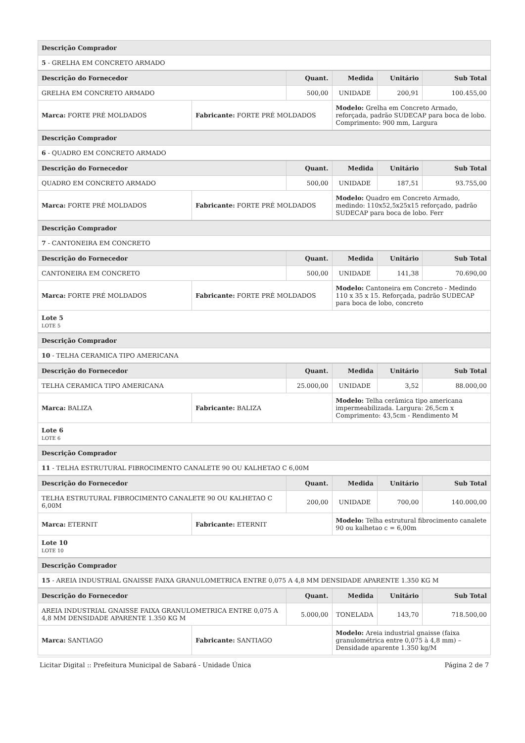| Descrição Comprador | | | | | |
| --- | --- | --- | --- | --- | --- |
| 5 - GRELHA EM CONCRETO ARMADO | | | | | |
| Descrição do Fornecedor | | Quant. | Medida | Unitário | Sub Total |
| GRELHA EM CONCRETO ARMADO | | 500,00 | UNIDADE | 200,91 | 100.455,00 |
| Marca: FORTE PRÉ MOLDADOS | Fabricante: FORTE PRÉ MOLDADOS | | Modelo: Grelha em Concreto Armado, reforçada, padrão SUDECAP para boca de lobo. Comprimento: 900 mm, Largura | | |
| Descrição Comprador | | | | | |
| 6 - QUADRO EM CONCRETO ARMADO | | | | | |
| Descrição do Fornecedor | | Quant. | Medida | Unitário | Sub Total |
| QUADRO EM CONCRETO ARMADO | | 500,00 | UNIDADE | 187,51 | 93.755,00 |
| Marca: FORTE PRÉ MOLDADOS | Fabricante: FORTE PRÉ MOLDADOS | | Modelo: Quadro em Concreto Armado, medindo: 110x52,5x25x15 reforçado, padrão SUDECAP para boca de lobo. Ferr | | |
| Descrição Comprador | | | | | |
| 7 - CANTONEIRA EM CONCRETO | | | | | |
| Descrição do Fornecedor | | Quant. | Medida | Unitário | Sub Total |
| CANTONEIRA EM CONCRETO | | 500,00 | UNIDADE | 141,38 | 70.690,00 |
| Marca: FORTE PRÉ MOLDADOS | Fabricante: FORTE PRÉ MOLDADOS | | Modelo: Cantoneira em Concreto - Medindo 110 x 35 x 15. Reforçada, padrão SUDECAP para boca de lobo, concreto | | |
| Lote 5 LOTE 5 | | | | | |
| Descrição Comprador | | | | | |
| 10 - TELHA CERAMICA TIPO AMERICANA | | | | | |
| Descrição do Fornecedor | | Quant. | Medida | Unitário | Sub Total |
| TELHA CERAMICA TIPO AMERICANA | | 25.000,00 | UNIDADE | 3,52 | 88.000,00 |
| Marca: BALIZA | Fabricante: BALIZA | | Modelo: Telha cerâmica tipo americana impermeabilizada. Largura: 26,5cm x Comprimento: 43,5cm - Rendimento M | | |
| Lote 6 LOTE 6 | | | | | |
| Descrição Comprador | | | | | |
| 11 - TELHA ESTRUTURAL FIBROCIMENTO CANALETE 90 OU KALHETAO C 6,00M | | | | | |
| Descrição do Fornecedor | | Quant. | Medida | Unitário | Sub Total |
| TELHA ESTRUTURAL FIBROCIMENTO CANALETE 90 OU KALHETAO C 6,00M | | 200,00 | UNIDADE | 700,00 | 140.000,00 |
| Marca: ETERNIT | Fabricante: ETERNIT | | Modelo: Telha estrutural fibrocimento canalete 90 ou kalhetao c = 6,00m | | |
| Lote 10 LOTE 10 | | | | | |
| Descrição Comprador | | | | | |
| 15 - AREIA INDUSTRIAL GNAISSE FAIXA GRANULOMETRICA ENTRE 0,075 A 4,8 MM DENSIDADE APARENTE 1.350 KG M | | | | | |
| Descrição do Fornecedor | | Quant. | Medida | Unitário | Sub Total |
| AREIA INDUSTRIAL GNAISSE FAIXA GRANULOMETRICA ENTRE 0,075 A 4,8 MM DENSIDADE APARENTE 1.350 KG M | | 5.000,00 | TONELADA | 143,70 | 718.500,00 |
| Marca: SANTIAGO | Fabricante: SANTIAGO | | Modelo: Areia industrial gnaisse (faixa granulométrica entre 0,075 à 4,8 mm) – Densidade aparente 1.350 kg/M | | |
Licitar Digital :: Prefeitura Municipal de Sabará - Unidade Única Página 2 de 7